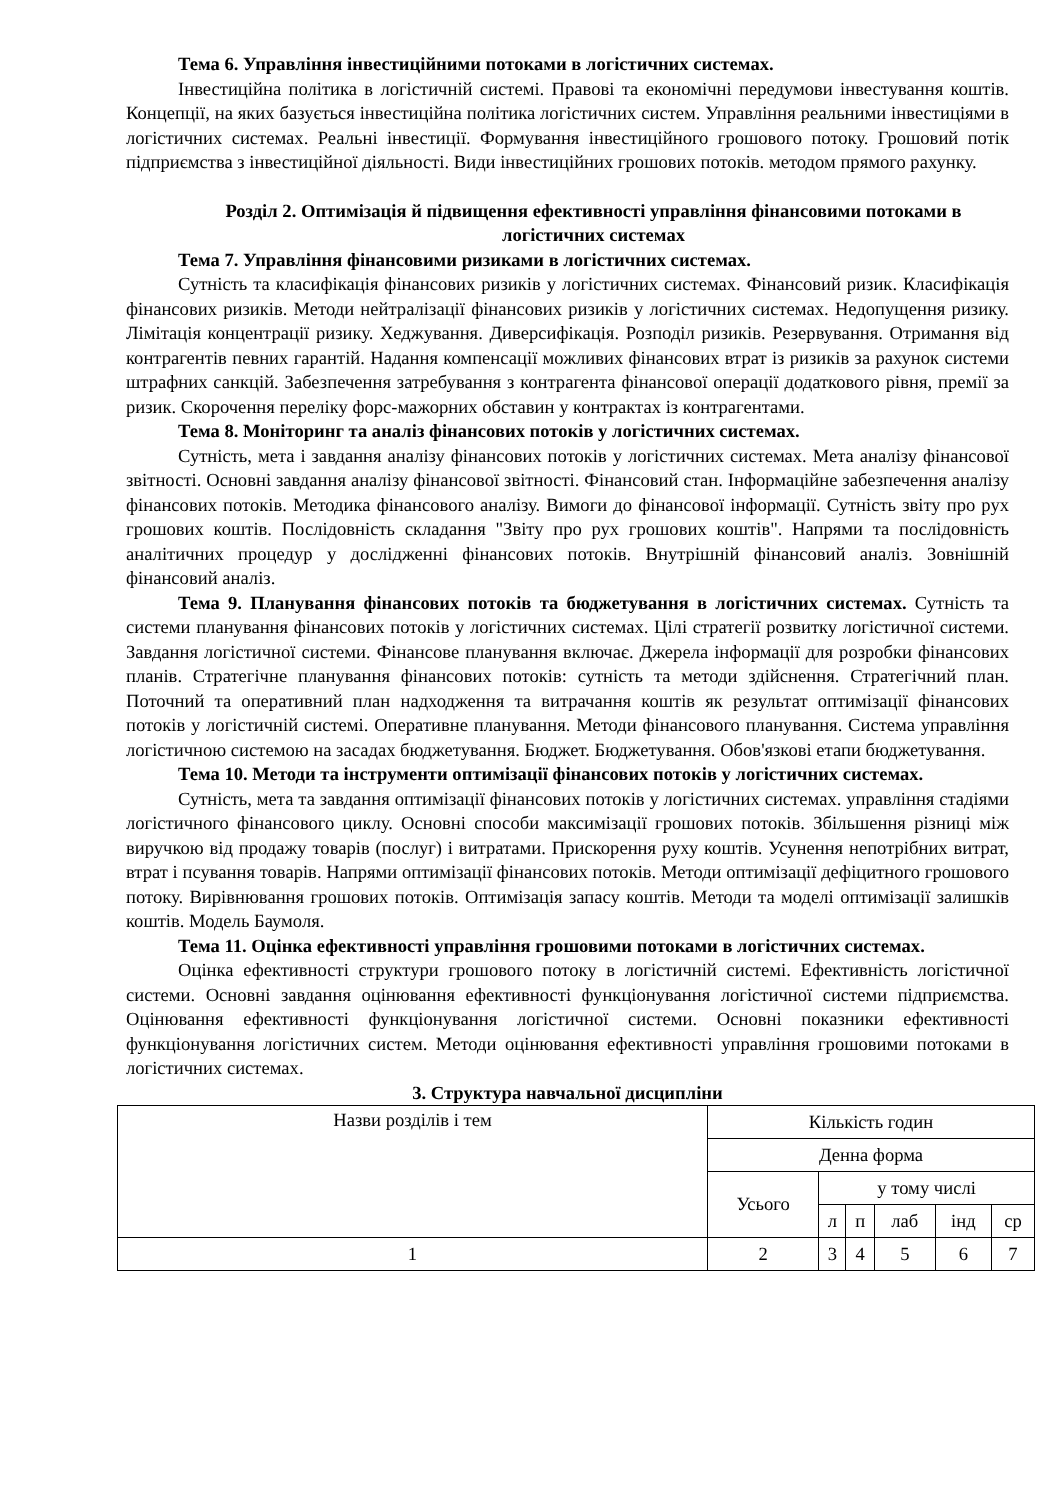Тема 6. Управління інвестиційними потоками в логістичних системах.
Інвестиційна політика в логістичній системі. Правові та економічні передумови інвестування коштів. Концепції, на яких базується інвестиційна політика логістичних систем. Управління реальними інвестиціями в логістичних системах. Реальні інвестиції. Формування інвестиційного грошового потоку. Грошовий потік підприємства з інвестиційної діяльності. Види інвестиційних грошових потоків. методом прямого рахунку.
Розділ 2. Оптимізація й підвищення ефективності управління фінансовими потоками в логістичних системах
Тема 7. Управління фінансовими ризиками в логістичних системах.
Сутність та класифікація фінансових ризиків у логістичних системах. Фінансовий ризик. Класифікація фінансових ризиків. Методи нейтралізації фінансових ризиків у логістичних системах. Недопущення ризику. Лімітація концентрації ризику. Хеджування. Диверсифікація. Розподіл ризиків. Резервування. Отримання від контрагентів певних гарантій. Надання компенсації можливих фінансових втрат із ризиків за рахунок системи штрафних санкцій. Забезпечення затребування з контрагента фінансової операції додаткового рівня, премії за ризик. Скорочення переліку форс-мажорних обставин у контрактах із контрагентами.
Тема 8. Моніторинг та аналіз фінансових потоків у логістичних системах.
Сутність, мета і завдання аналізу фінансових потоків у логістичних системах. Мета аналізу фінансової звітності. Основні завдання аналізу фінансової звітності. Фінансовий стан. Інформаційне забезпечення аналізу фінансових потоків. Методика фінансового аналізу. Вимоги до фінансової інформації. Сутність звіту про рух грошових коштів. Послідовність складання "Звіту про рух грошових коштів". Напрями та послідовність аналітичних процедур у дослідженні фінансових потоків. Внутрішній фінансовий аналіз. Зовнішній фінансовий аналіз.
Тема 9. Планування фінансових потоків та бюджетування в логістичних системах. Сутність та системи планування фінансових потоків у логістичних системах. Цілі стратегії розвитку логістичної системи. Завдання логістичної системи. Фінансове планування включає. Джерела інформації для розробки фінансових планів. Стратегічне планування фінансових потоків: сутність та методи здійснення. Стратегічний план. Поточний та оперативний план надходження та витрачання коштів як результат оптимізації фінансових потоків у логістичній системі. Оперативне планування. Методи фінансового планування. Система управління логістичною системою на засадах бюджетування. Бюджет. Бюджетування. Обов'язкові етапи бюджетування.
Тема 10. Методи та інструменти оптимізації фінансових потоків у логістичних системах.
Сутність, мета та завдання оптимізації фінансових потоків у логістичних системах. управління стадіями логістичного фінансового циклу. Основні способи максимізації грошових потоків. Збільшення різниці між виручкою від продажу товарів (послуг) і витратами. Прискорення руху коштів. Усунення непотрібних витрат, втрат і псування товарів. Напрями оптимізації фінансових потоків. Методи оптимізації дефіцитного грошового потоку. Вирівнювання грошових потоків. Оптимізація запасу коштів. Методи та моделі оптимізації залишків коштів. Модель Баумоля.
Тема 11. Оцінка ефективності управління грошовими потоками в логістичних системах.
Оцінка ефективності структури грошового потоку в логістичній системі. Ефективність логістичної системи. Основні завдання оцінювання ефективності функціонування логістичної системи підприємства. Оцінювання ефективності функціонування логістичної системи. Основні показники ефективності функціонування логістичних систем. Методи оцінювання ефективності управління грошовими потоками в логістичних системах.
3. Структура навчальної дисципліни
| Назви розділів і тем | Кількість годин | | | | | |
| | Денна форма | | | | | |
| | Усього | у тому числі | | | | |
| | | л | п | лаб | інд | ср |
| 1 | 2 | 3 | 4 | 5 | 6 | 7 |